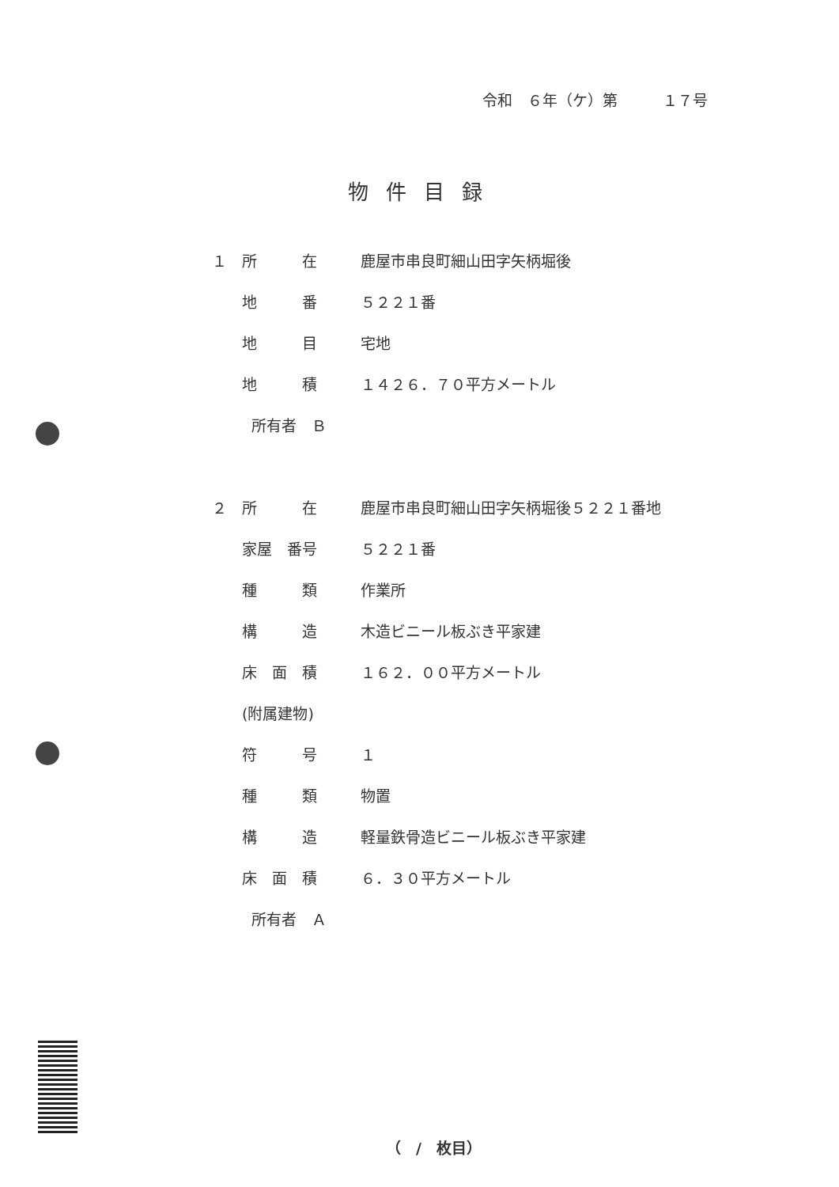令和　６年（ケ）第　　　１７号
物件目録
１ 所　　　在 鹿屋市串良町細山田字矢柄堀後
地　　　番 ５２２１番
地　　　目 宅地
地　　　積 １４２６．７０平方メートル
所有者　Ｂ
２ 所　　　在 鹿屋市串良町細山田字矢柄堀後５２２１番地
家屋　番号 ５２２１番
種　　　類 作業所
構　　　造 木造ビニール板ぶき平家建
床　面　積 １６２．００平方メートル
(附属建物)
符　　　号 １
種　　　類 物置
構　　　造 軽量鉄骨造ビニール板ぶき平家建
床　面　積 ６．３０平方メートル
所有者　Ａ
（　/　枚目）